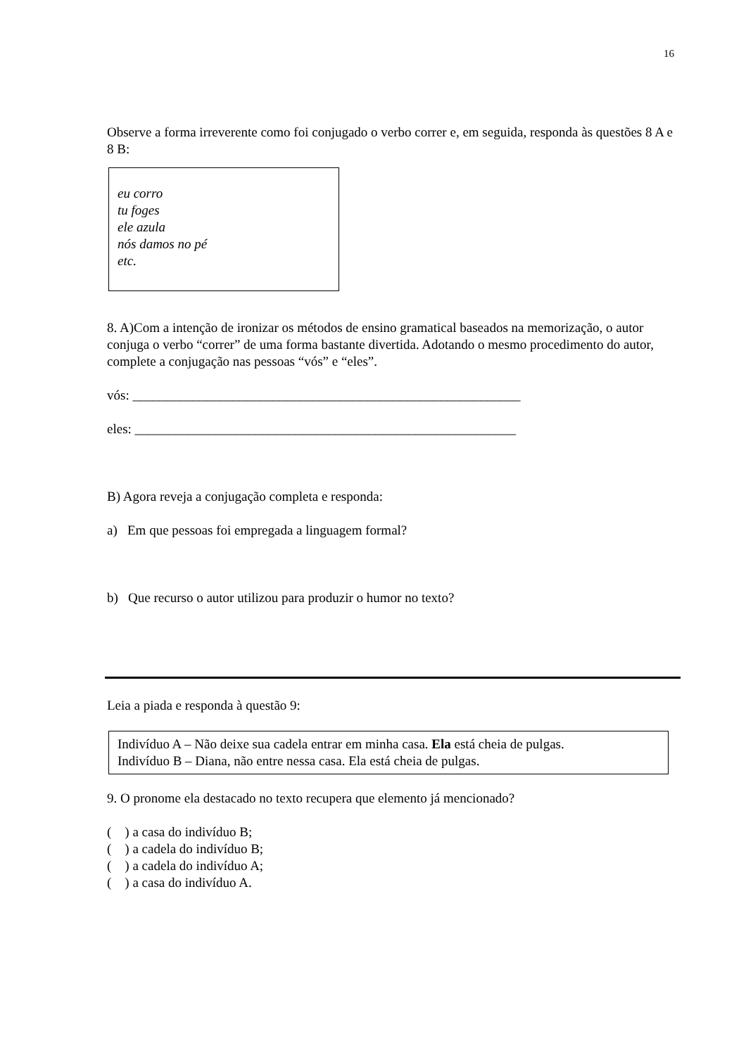16
Observe a forma irreverente como foi conjugado o verbo correr e, em seguida, responda às questões 8 A e 8 B:
eu corro
tu foges
ele azula
nós damos no pé
etc.
8. A)Com a intenção de ironizar os métodos de ensino gramatical baseados na memorização, o autor conjuga o verbo “correr” de uma forma bastante divertida. Adotando o mesmo procedimento do autor, complete a conjugação nas pessoas “vós” e “eles”.
vós: __________________________________________________________
eles: _________________________________________________________
B) Agora reveja a conjugação completa e responda:
a) Em que pessoas foi empregada a linguagem formal?
b) Que recurso o autor utilizou para produzir o humor no texto?
Leia a piada e responda à questão 9:
Indivíduo A – Não deixe sua cadela entrar em minha casa. Ela está cheia de pulgas.
Indivíduo B – Diana, não entre nessa casa. Ela está cheia de pulgas.
9. O pronome ela destacado no texto recupera que elemento já mencionado?
( ) a casa do indivíduo B;
( ) a cadela do indivíduo B;
( ) a cadela do indivíduo A;
( ) a casa do indivíduo A.